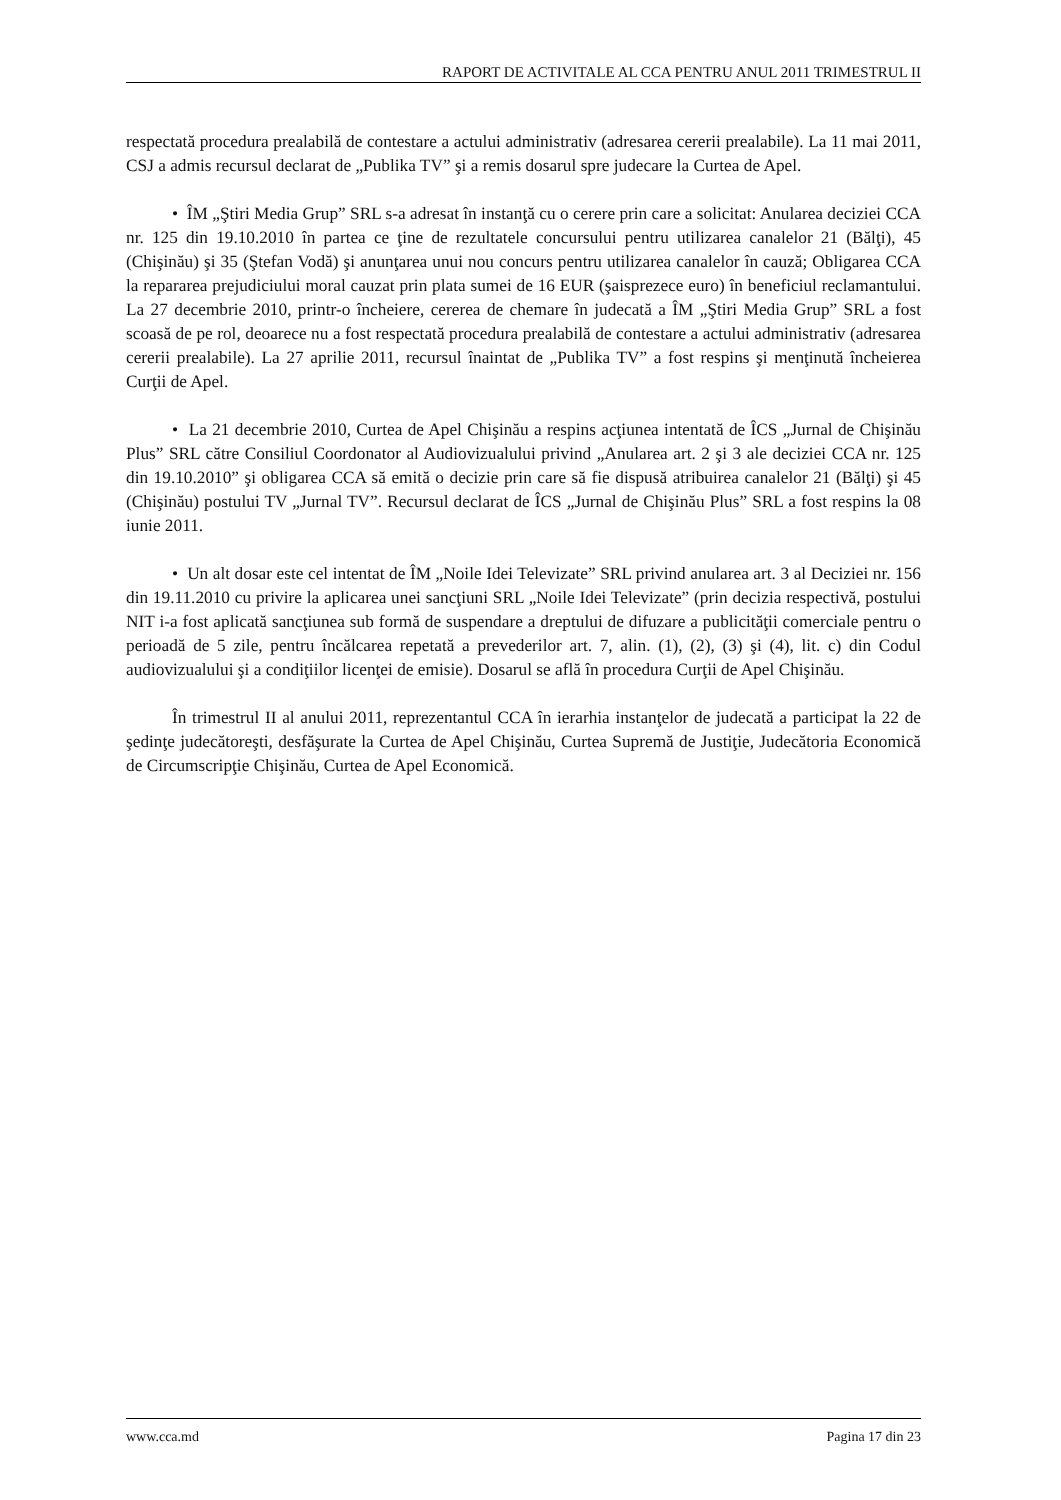RAPORT DE ACTIVITALE AL CCA PENTRU ANUL 2011 TRIMESTRUL II
respectată procedura prealabilă de contestare a actului administrativ (adresarea cererii prealabile). La 11 mai 2011, CSJ a admis recursul declarat de „Publika TV” şi a remis dosarul spre judecare la Curtea de Apel.
• ÎM „Ştiri Media Grup” SRL s-a adresat în instanţă cu o cerere prin care a solicitat: Anularea deciziei CCA nr. 125 din 19.10.2010 în partea ce ţine de rezultatele concursului pentru utilizarea canalelor 21 (Bălţi), 45 (Chişinău) şi 35 (Ştefan Vodă) şi anunţarea unui nou concurs pentru utilizarea canalelor în cauză; Obligarea CCA la repararea prejudiciului moral cauzat prin plata sumei de 16 EUR (şaisprezece euro) în beneficiul reclamantului. La 27 decembrie 2010, printr-o încheiere, cererea de chemare în judecată a ÎM „Ştiri Media Grup” SRL a fost scoasă de pe rol, deoarece nu a fost respectată procedura prealabilă de contestare a actului administrativ (adresarea cererii prealabile). La 27 aprilie 2011, recursul înaintat de „Publika TV” a fost respins şi menţinută încheierea Curţii de Apel.
• La 21 decembrie 2010, Curtea de Apel Chişinău a respins acţiunea intentată de ÎCS „Jurnal de Chişinău Plus” SRL către Consiliul Coordonator al Audiovizualului privind „Anularea art. 2 şi 3 ale deciziei CCA nr. 125 din 19.10.2010” şi obligarea CCA să emită o decizie prin care să fie dispusă atribuirea canalelor 21 (Bălţi) şi 45 (Chişinău) postului TV „Jurnal TV”. Recursul declarat de ÎCS „Jurnal de Chişinău Plus” SRL a fost respins la 08 iunie 2011.
• Un alt dosar este cel intentat de ÎM „Noile Idei Televizate” SRL privind anularea art. 3 al Deciziei nr. 156 din 19.11.2010 cu privire la aplicarea unei sancţiuni SRL „Noile Idei Televizate” (prin decizia respectivă, postului NIT i-a fost aplicată sancţiunea sub formă de suspendare a dreptului de difuzare a publicităţii comerciale pentru o perioadă de 5 zile, pentru încălcarea repetată a prevederilor art. 7, alin. (1), (2), (3) şi (4), lit. c) din Codul audiovizualului şi a condiţiilor licenţei de emisie). Dosarul se află în procedura Curţii de Apel Chişinău.
În trimestrul II al anului 2011, reprezentantul CCA în ierarhia instanţelor de judecată a participat la 22 de şedinţe judecătoreşti, desfăşurate la Curtea de Apel Chişinău, Curtea Supremă de Justiţie, Judecătoria Economică de Circumscripţie Chişinău, Curtea de Apel Economică.
www.cca.md Pagina 17 din 23